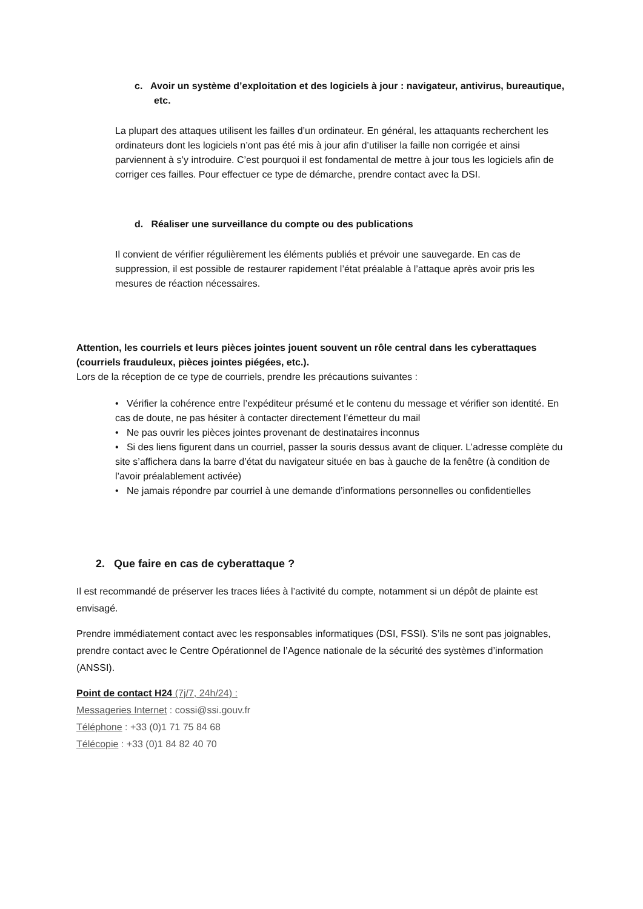c. Avoir un système d’exploitation et des logiciels à jour : navigateur, antivirus, bureautique, etc.
La plupart des attaques utilisent les failles d’un ordinateur. En général, les attaquants recherchent les ordinateurs dont les logiciels n’ont pas été mis à jour afin d’utiliser la faille non corrigée et ainsi parviennent à s’y introduire. C’est pourquoi il est fondamental de mettre à jour tous les logiciels afin de corriger ces failles. Pour effectuer ce type de démarche, prendre contact avec la DSI.
d. Réaliser une surveillance du compte ou des publications
Il convient de vérifier régulièrement les éléments publiés et prévoir une sauvegarde. En cas de suppression, il est possible de restaurer rapidement l’état préalable à l’attaque après avoir pris les mesures de réaction nécessaires.
Attention, les courriels et leurs pièces jointes jouent souvent un rôle central dans les cyberattaques (courriels frauduleux, pièces jointes piégées, etc.).
Lors de la réception de ce type de courriels, prendre les précautions suivantes :
• Vérifier la cohérence entre l’expéditeur présumé et le contenu du message et vérifier son identité. En cas de doute, ne pas hésiter à contacter directement l’émetteur du mail
• Ne pas ouvrir les pièces jointes provenant de destinataires inconnus
• Si des liens figurent dans un courriel, passer la souris dessus avant de cliquer. L’adresse complète du site s’affichera dans la barre d’état du navigateur située en bas à gauche de la fenêtre (à condition de l’avoir préalablement activée)
• Ne jamais répondre par courriel à une demande d’informations personnelles ou confidentielles
2. Que faire en cas de cyberattaque ?
Il est recommandé de préserver les traces liées à l’activité du compte, notamment si un dépôt de plainte est envisagé.
Prendre immédiatement contact avec les responsables informatiques (DSI, FSSI). S’ils ne sont pas joignables, prendre contact avec le Centre Opérationnel de l’Agence nationale de la sécurité des systèmes d’information (ANSSI).
Point de contact H24 (7j/7, 24h/24) :
Messageries Internet : cossi@ssi.gouv.fr
Téléphone : +33 (0)1 71 75 84 68
Télécopie : +33 (0)1 84 82 40 70